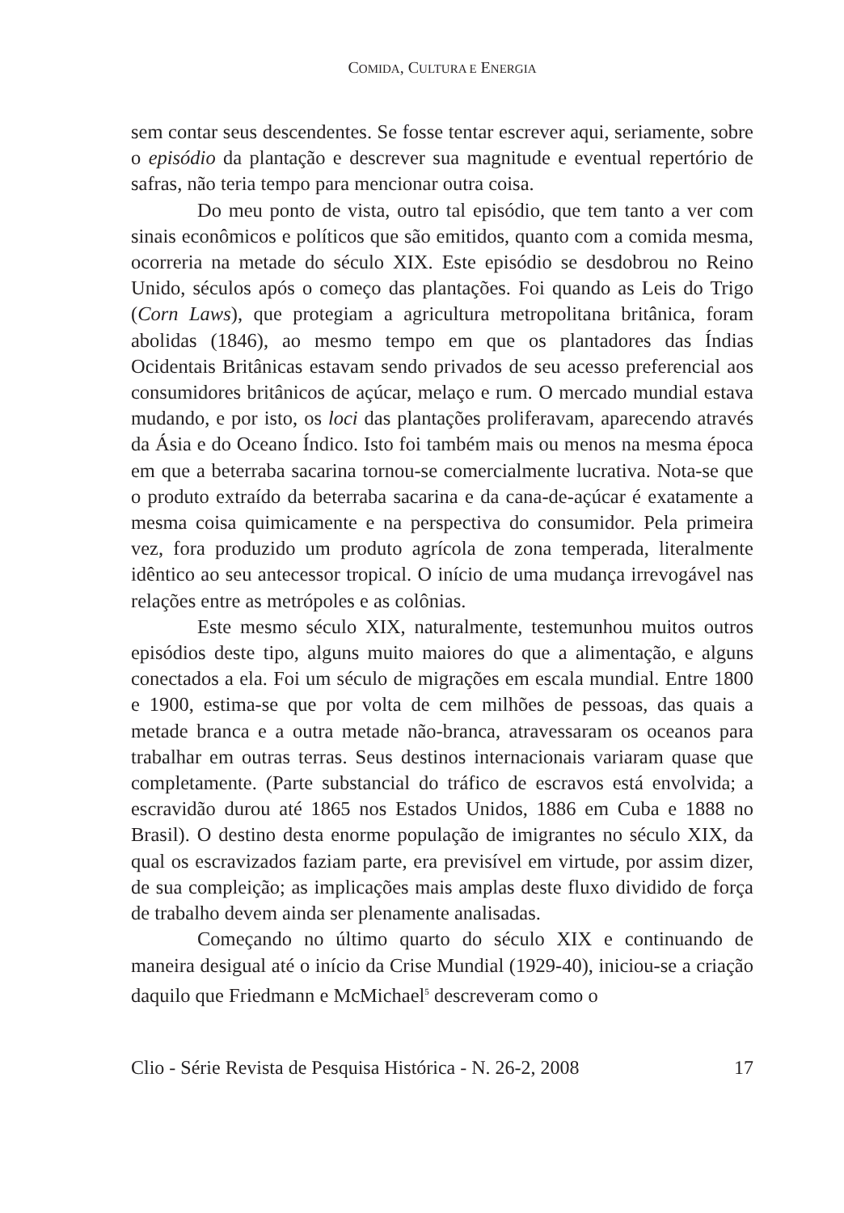COMIDA, CULTURA E ENERGIA
sem contar seus descendentes. Se fosse tentar escrever aqui, seriamente, sobre o episódio da plantação e descrever sua magnitude e eventual repertório de safras, não teria tempo para mencionar outra coisa.
Do meu ponto de vista, outro tal episódio, que tem tanto a ver com sinais econômicos e políticos que são emitidos, quanto com a comida mesma, ocorreria na metade do século XIX. Este episódio se desdobrou no Reino Unido, séculos após o começo das plantações. Foi quando as Leis do Trigo (Corn Laws), que protegiam a agricultura metropolitana britânica, foram abolidas (1846), ao mesmo tempo em que os plantadores das Índias Ocidentais Britânicas estavam sendo privados de seu acesso preferencial aos consumidores britânicos de açúcar, melaço e rum. O mercado mundial estava mudando, e por isto, os loci das plantações proliferavam, aparecendo através da Ásia e do Oceano Índico. Isto foi também mais ou menos na mesma época em que a beterraba sacarina tornou-se comercialmente lucrativa. Nota-se que o produto extraído da beterraba sacarina e da cana-de-açúcar é exatamente a mesma coisa quimicamente e na perspectiva do consumidor. Pela primeira vez, fora produzido um produto agrícola de zona temperada, literalmente idêntico ao seu antecessor tropical. O início de uma mudança irrevogável nas relações entre as metrópoles e as colônias.
Este mesmo século XIX, naturalmente, testemunhou muitos outros episódios deste tipo, alguns muito maiores do que a alimentação, e alguns conectados a ela. Foi um século de migrações em escala mundial. Entre 1800 e 1900, estima-se que por volta de cem milhões de pessoas, das quais a metade branca e a outra metade não-branca, atravessaram os oceanos para trabalhar em outras terras. Seus destinos internacionais variaram quase que completamente. (Parte substancial do tráfico de escravos está envolvida; a escravidão durou até 1865 nos Estados Unidos, 1886 em Cuba e 1888 no Brasil). O destino desta enorme população de imigrantes no século XIX, da qual os escravizados faziam parte, era previsível em virtude, por assim dizer, de sua compleição; as implicações mais amplas deste fluxo dividido de força de trabalho devem ainda ser plenamente analisadas.
Começando no último quarto do século XIX e continuando de maneira desigual até o início da Crise Mundial (1929-40), iniciou-se a criação daquilo que Friedmann e McMichael<sup>5</sup> descreveram como o
Clio - Série Revista de Pesquisa Histórica - N. 26-2, 2008 17